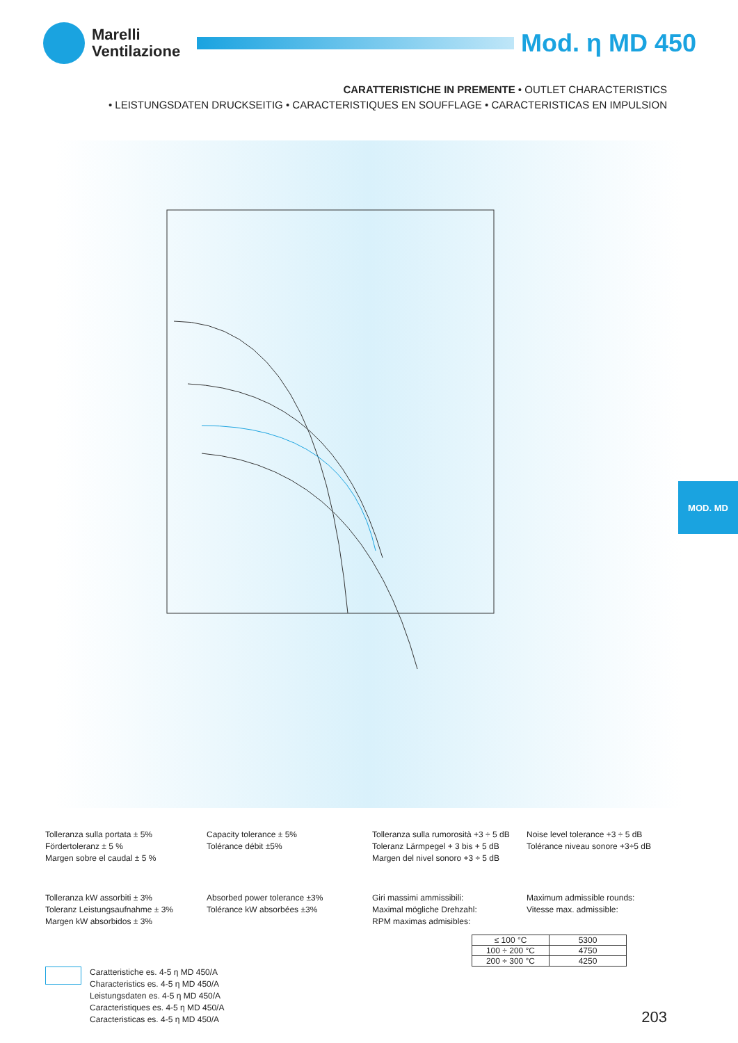Marelli
Ventilazione
Mod. η MD 450
CARATTERISTICHE IN PREMENTE • OUTLET CHARACTERISTICS
• LEISTUNGSDATEN DRUCKSEITIG • CARACTERISTIQUES EN SOUFFLAGE • CARACTERISTICAS EN IMPULSION
MOD. MD
Tolleranza sulla portata ± 5%
Fördertoleranz ± 5 %
Margen sobre el caudal ± 5 %
Capacity tolerance ± 5%
Tolérance débit ±5%
Tolleranza sulla rumorosità +3 ÷ 5 dB
Toleranz Lärmpegel + 3 bis + 5 dB
Margen del nivel sonoro +3 ÷ 5 dB
Noise level tolerance +3 ÷ 5 dB
Tolérance niveau sonore +3÷5 dB
Tolleranza kW assorbiti ± 3%
Toleranz Leistungsaufnahme ± 3%
Margen kW absorbidos ± 3%
Absorbed power tolerance ±3%
Tolérance kW absorbées ±3%
Giri massimi ammissibili:
Maximal mögliche Drehzahl:
RPM maximas admisibles:
Maximum admissible rounds:
Vitesse max. admissible:
| ≤ 100 °C | 5300 |
| 100 ÷ 200 °C | 4750 |
| 200 ÷ 300 °C | 4250 |
Caratteristiche es. 4-5 η MD 450/A
Characteristics es. 4-5 η MD 450/A
Leistungsdaten es. 4-5 η MD 450/A
Caracteristiques es. 4-5 η MD 450/A
Caracteristicas es. 4-5 η MD 450/A
203